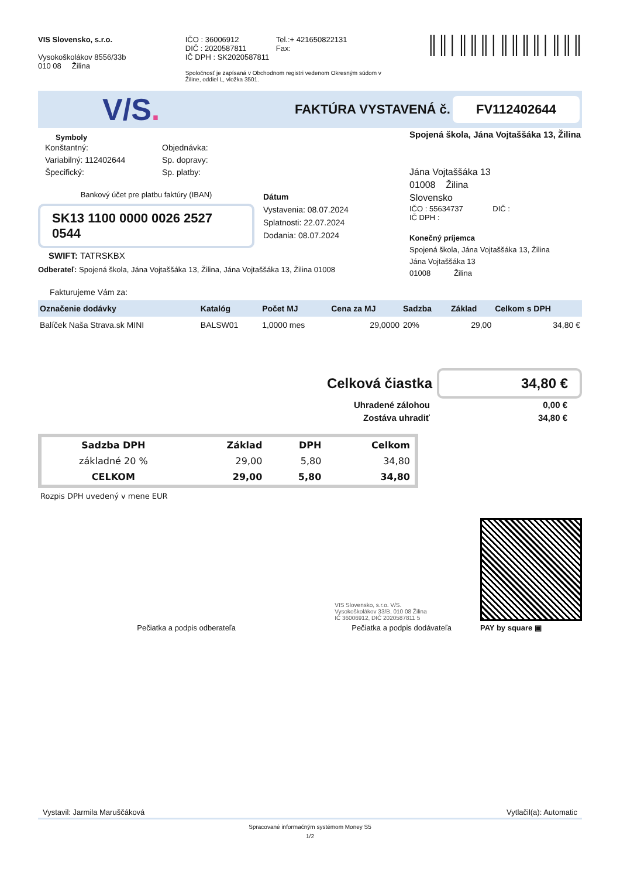VIS Slovensko, s.r.o.
Vysokoškolákov 8556/33b
010 08 Žilina
IČO : 36006912
DIČ : 2020587811
IČ DPH : SK2020587811
Tel.:+ 421650822131
Fax:
Spoločnosť je zapísaná v Obchodnom registri vedenom Okresným súdom v
Žiline, oddiel L, vložka 3501.
║║│║║║│║║║║│║║║
V/S.
FAKTÚRA VYSTAVENÁ č.
FV112402644
Symboly
Konštantný:
Variabilný: 112402644
Špecifický:
Objednávka:
Sp. dopravy:
Sp. platby:
Bankový účet pre platbu faktúry (IBAN)
SK13 1100 0000 0026 2527 0544
SWIFT: TATRSKBX
Dátum
Vystavenia: 08.07.2024
Splatnosti: 22.07.2024
Dodania: 08.07.2024
Odberateľ: Spojená škola, Jána Vojtaššáka 13, Žilina, Jána Vojtaššáka 13, Žilina 01008
Spojená škola, Jána Vojtaššáka 13, Žilina
Jána Vojtaššáka 13
01008 Žilina
Slovensko
IČO : 55634737 DIČ :
IČ DPH :
Konečný príjemca
Spojená škola, Jána Vojtaššáka 13, Žilina
Jána Vojtaššáka 13
01008 Žilina
Fakturujeme Vám za:
| Označenie dodávky | Katalóg | Počet MJ | Cena za MJ | Sadzba | Základ | Celkom s DPH |
| --- | --- | --- | --- | --- | --- | --- |
| Balíček Naša Strava.sk MINI | BALSW01 | 1,0000 mes | 29,0000 | 20% | 29,00 | 34,80 € |
Celková čiastka
34,80 €
Uhradené zálohou
Zostáva uhradiť
0,00 €
34,80 €
| Sadzba DPH | Základ | DPH | Celkom |
| --- | --- | --- | --- |
| základné 20 % | 29,00 | 5,80 | 34,80 |
| CELKOM | 29,00 | 5,80 | 34,80 |
Rozpis DPH uvedený v mene EUR
Pečiatka a podpis odberateľa
VIS Slovensko, s.r.o. V/S.
Vysokoškolákov 33/B, 010 08 Žilina
IČ 36006912, DIČ 2020587811 5
Pečiatka a podpis dodávateľa
PAY by square ▣
Vystavil: Jarmila Maruščáková Vytlačil(a): Automatic
Spracované informačným systémom Money S5
1/2